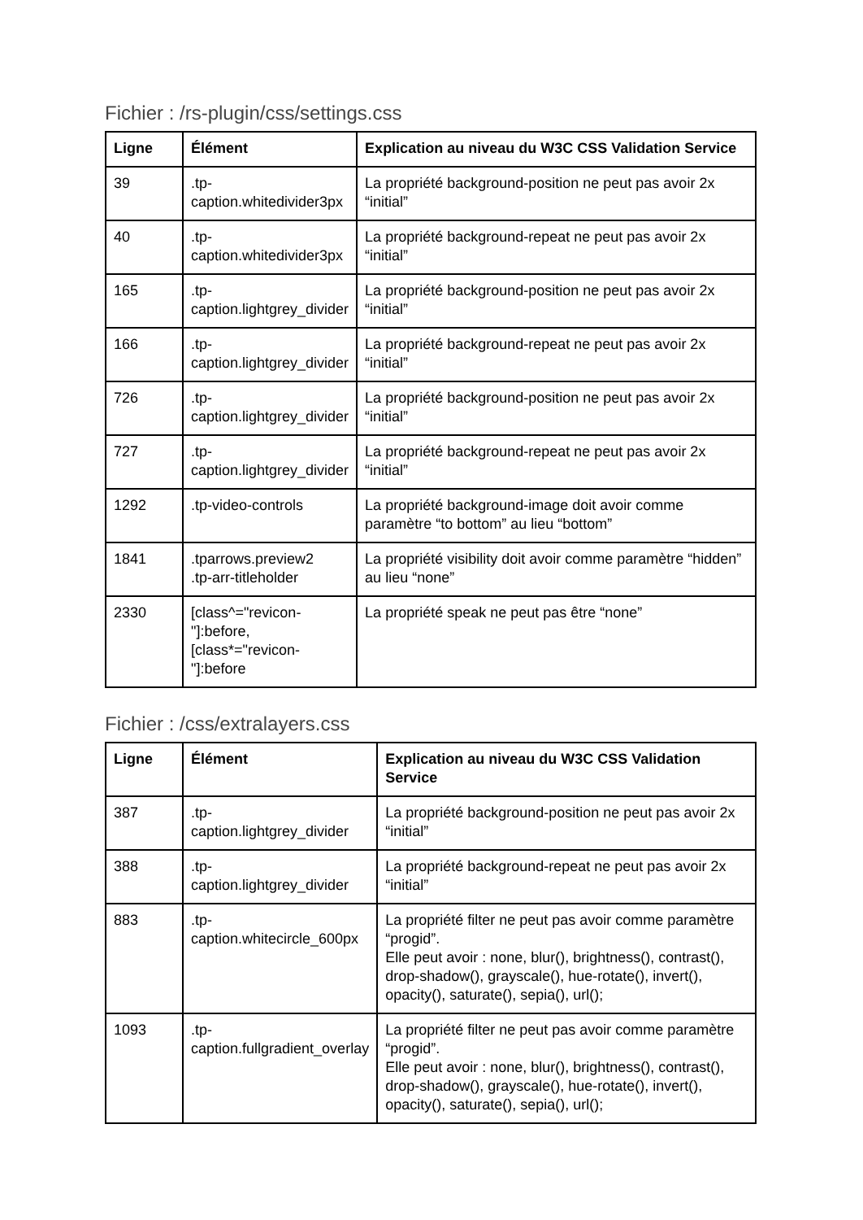Fichier : /rs-plugin/css/settings.css
| Ligne | Élément | Explication au niveau du W3C CSS Validation Service |
| --- | --- | --- |
| 39 | .tp-caption.whitedivider3px | La propriété background-position ne peut pas avoir 2x “initial” |
| 40 | .tp-caption.whitedivider3px | La propriété background-repeat ne peut pas avoir 2x “initial” |
| 165 | .tp-caption.lightgrey_divider | La propriété background-position ne peut pas avoir 2x “initial” |
| 166 | .tp-caption.lightgrey_divider | La propriété background-repeat ne peut pas avoir 2x “initial” |
| 726 | .tp-caption.lightgrey_divider | La propriété background-position ne peut pas avoir 2x “initial” |
| 727 | .tp-caption.lightgrey_divider | La propriété background-repeat ne peut pas avoir 2x “initial” |
| 1292 | .tp-video-controls | La propriété background-image doit avoir comme paramètre “to bottom” au lieu “bottom” |
| 1841 | .tparrows.preview2 .tp-arr-titleholder | La propriété visibility doit avoir comme paramètre “hidden” au lieu “none” |
| 2330 | [class^="revicon-"]:before, [class*="revicon-"]:before | La propriété speak ne peut pas être “none” |
Fichier : /css/extralayers.css
| Ligne | Élément | Explication au niveau du W3C CSS Validation Service |
| --- | --- | --- |
| 387 | .tp-caption.lightgrey_divider | La propriété background-position ne peut pas avoir 2x “initial” |
| 388 | .tp-caption.lightgrey_divider | La propriété background-repeat ne peut pas avoir 2x “initial” |
| 883 | .tp-caption.whitecircle_600px | La propriété filter ne peut pas avoir comme paramètre “progid”. Elle peut avoir : none, blur(), brightness(), contrast(), drop-shadow(), grayscale(), hue-rotate(), invert(), opacity(), saturate(), sepia(), url(); |
| 1093 | .tp-caption.fullgradient_overlay | La propriété filter ne peut pas avoir comme paramètre “progid”. Elle peut avoir : none, blur(), brightness(), contrast(), drop-shadow(), grayscale(), hue-rotate(), invert(), opacity(), saturate(), sepia(), url(); |